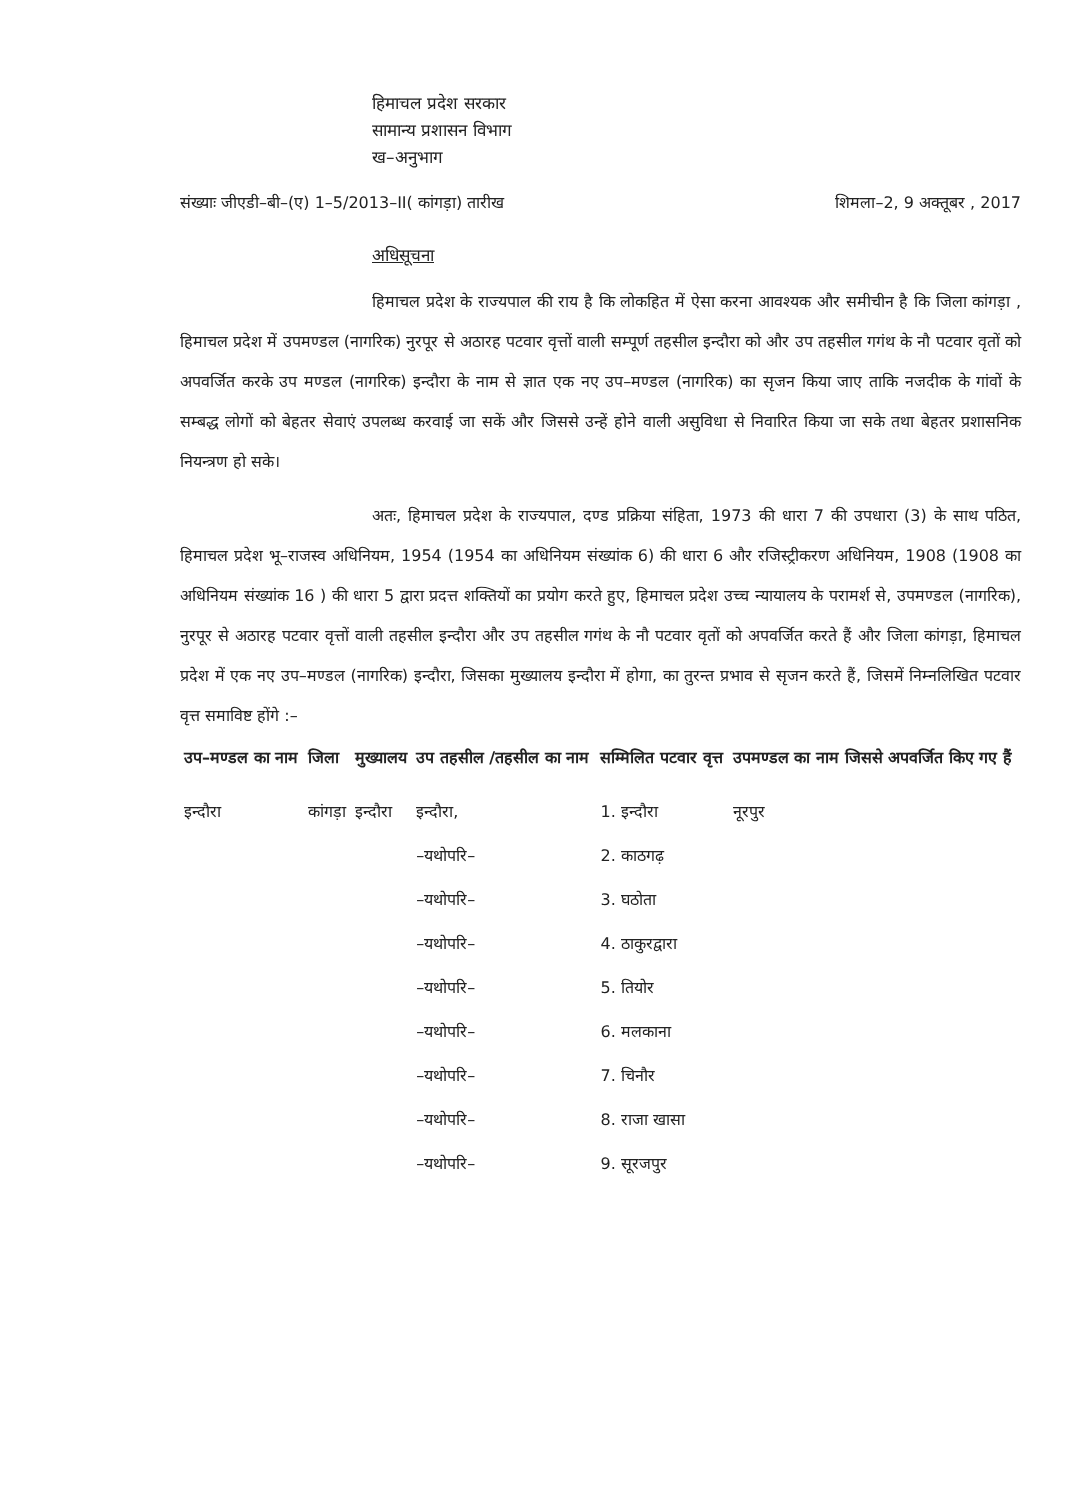हिमाचल प्रदेश सरकार
सामान्य प्रशासन विभाग
ख–अनुभाग
संख्याः जीएडी–बी–(ए) 1–5/2013–II( कांगड़ा) तारीख शिमला–2, 9 अक्तूबर , 2017
अधिसूचना
हिमाचल प्रदेश के राज्यपाल की राय है कि लोकहित में ऐसा करना आवश्यक और समीचीन है कि जिला कांगड़ा , हिमाचल प्रदेश में उपमण्डल (नागरिक) नुरपूर से अठारह पटवार वृत्तों वाली सम्पूर्ण तहसील इन्दौरा को और उप तहसील गगंथ के नौ पटवार वृतों को अपवर्जित करके उप मण्डल (नागरिक) इन्दौरा के नाम से ज्ञात एक नए उप–मण्डल (नागरिक) का सृजन किया जाए ताकि नजदीक के गांवों के सम्बद्ध लोगों को बेहतर सेवाएं उपलब्ध करवाई जा सकें और जिससे उन्हें होने वाली असुविधा से निवारित किया जा सके तथा बेहतर प्रशासनिक नियन्त्रण हो सके।
अतः, हिमाचल प्रदेश के राज्यपाल, दण्ड प्रक्रिया संहिता, 1973 की धारा 7 की उपधारा (3) के साथ पठित, हिमाचल प्रदेश भू–राजस्व अधिनियम, 1954 (1954 का अधिनियम संख्यांक 6) की धारा 6 और रजिस्ट्रीकरण अधिनियम, 1908 (1908 का अधिनियम संख्यांक 16 ) की धारा 5 द्वारा प्रदत्त शक्तियों का प्रयोग करते हुए, हिमाचल प्रदेश उच्च न्यायालय के परामर्श से, उपमण्डल (नागरिक), नुरपूर से अठारह पटवार वृत्तों वाली तहसील इन्दौरा और उप तहसील गगंथ के नौ पटवार वृतों को अपवर्जित करते हैं और जिला कांगड़ा, हिमाचल प्रदेश में एक नए उप–मण्डल (नागरिक) इन्दौरा, जिसका मुख्यालय इन्दौरा में होगा, का तुरन्त प्रभाव से सृजन करते हैं, जिसमें निम्नलिखित पटवार वृत्त समाविष्ट होंगे :–
| उप–मण्डल का नाम | जिला | मुख्यालय | उप तहसील /तहसील का नाम | सम्मिलित पटवार वृत्त | उपमण्डल का नाम जिससे अपवर्जित किए गए हैं |
| --- | --- | --- | --- | --- | --- |
| इन्दौरा | कांगड़ा | इन्दौरा | इन्दौरा, | 1. इन्दौरा | नूरपुर |
| | | | –यथोपरि– | 2. काठगढ़ | |
| | | | –यथोपरि– | 3. घठोता | |
| | | | –यथोपरि– | 4. ठाकुरद्वारा | |
| | | | –यथोपरि– | 5. तियोर | |
| | | | –यथोपरि– | 6. मलकाना | |
| | | | –यथोपरि– | 7. चिनौर | |
| | | | –यथोपरि– | 8. राजा खासा | |
| | | | –यथोपरि– | 9. सूरजपुर | |